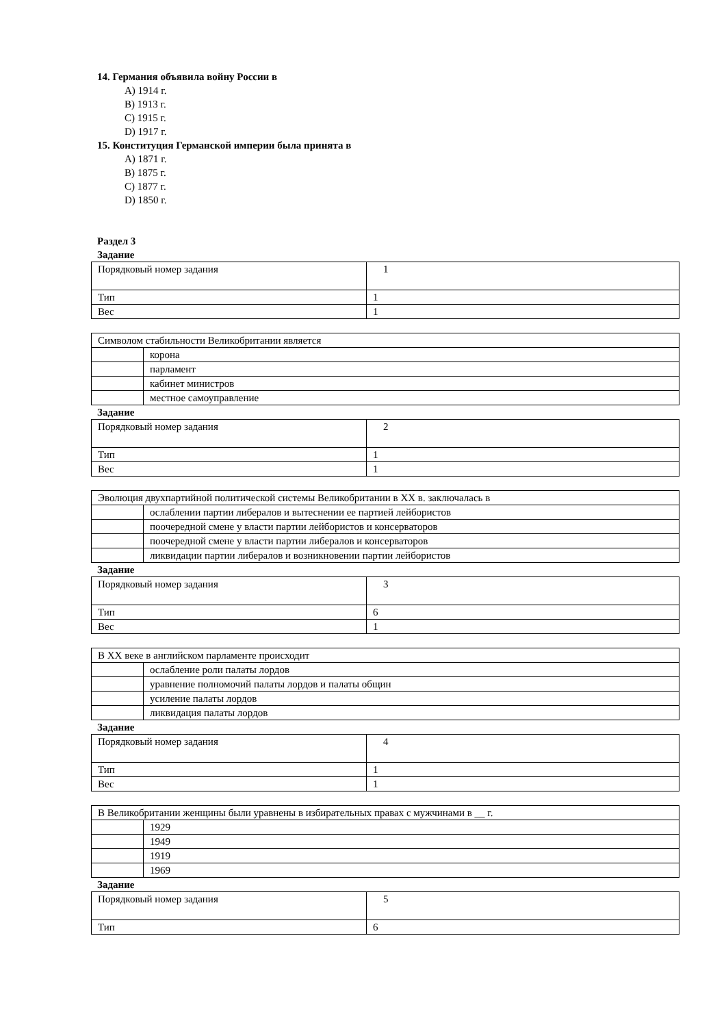14. Германия объявила войну России в
A) 1914 г.
B) 1913 г.
C) 1915 г.
D) 1917 г.
15. Конституция Германской империи была принята в
A) 1871 г.
B) 1875 г.
C) 1877 г.
D) 1850 г.
Раздел 3
Задание
| Порядковый номер задания | 1 |
| Тип | 1 |
| Вес | 1 |
| Символом стабильности Великобритании является | |
| | корона |
| | парламент |
| | кабинет министров |
| | местное самоуправление |
Задание
| Порядковый номер задания | 2 |
| Тип | 1 |
| Вес | 1 |
| Эволюция двухпартийной политической системы Великобритании в XX в. заключалась в | |
| | ослаблении партии либералов и вытеснении ее партией лейбористов |
| | поочередной смене у власти партии лейбористов и консерваторов |
| | поочередной смене у власти партии либералов и консерваторов |
| | ликвидации партии либералов и возникновении партии лейбористов |
Задание
| Порядковый номер задания | 3 |
| Тип | 6 |
| Вес | 1 |
| В XX веке в английском парламенте происходит | |
| | ослабление роли палаты лордов |
| | уравнение полномочий палаты лордов и палаты общин |
| | усиление палаты лордов |
| | ликвидация палаты лордов |
Задание
| Порядковый номер задания | 4 |
| Тип | 1 |
| Вес | 1 |
| В Великобритании женщины были уравнены в избирательных правах с мужчинами в __ г. | |
| | 1929 |
| | 1949 |
| | 1919 |
| | 1969 |
Задание
| Порядковый номер задания | 5 |
| Тип | 6 |